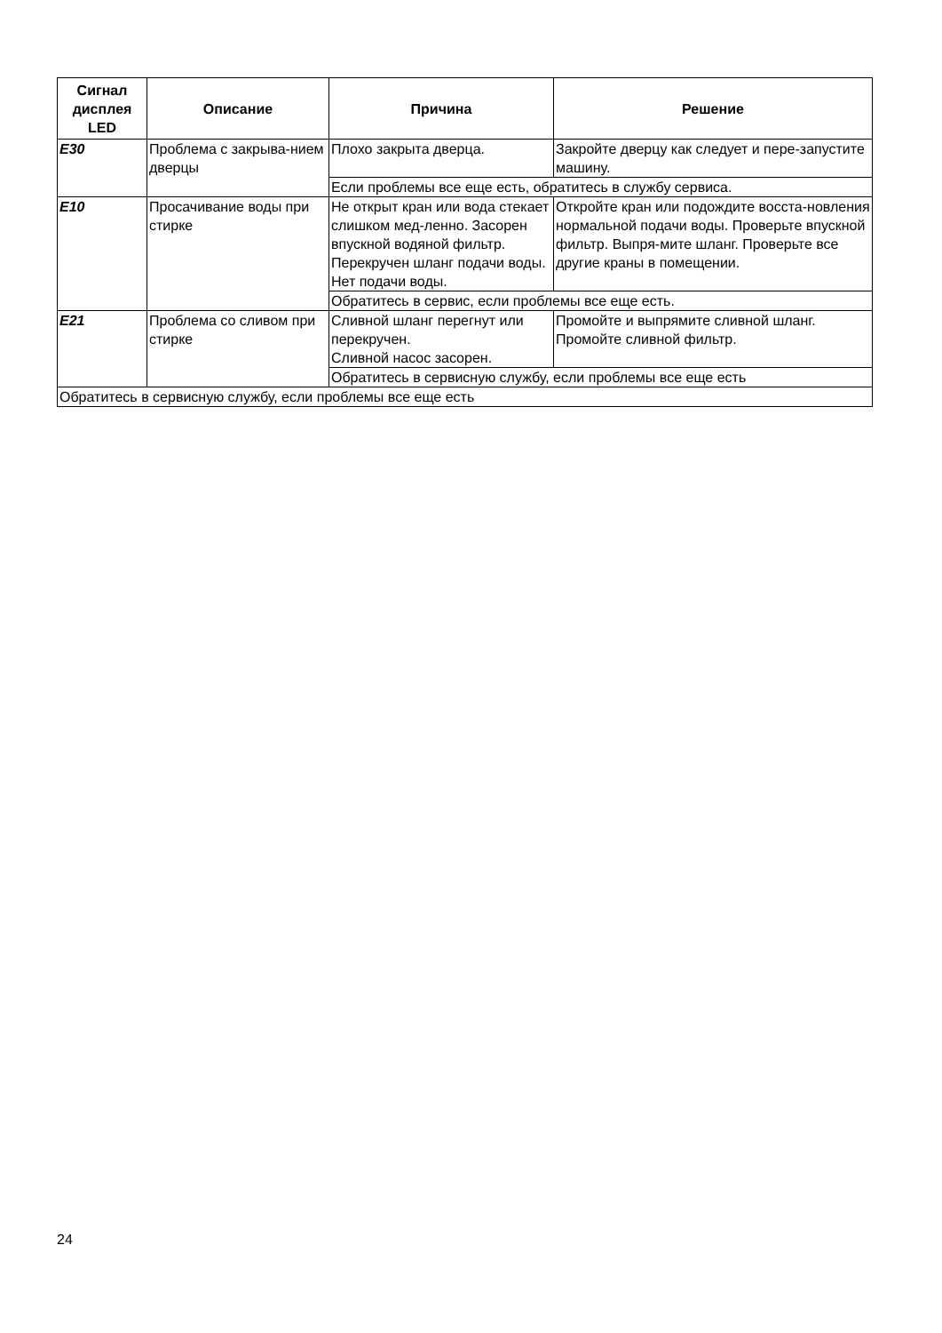| Сигнал дисплея LED | Описание | Причина | Решение |
| --- | --- | --- | --- |
| E30 | Проблема с закрыва-нием дверцы | Плохо закрыта дверца. | Закройте дверцу как следует и пере-запустите машину. |
| | | Если проблемы все еще есть, обратитесь в службу сервиса. | |
| E10 | Просачивание воды при стирке | Не открыт кран или вода стекает слишком мед-ленно. Засорен впускной водяной фильтр. Перекручен шланг подачи воды. Нет подачи воды. | Откройте кран или подождите восста-новления нормальной подачи воды. Проверьте впускной фильтр. Выпря-мите шланг. Проверьте все другие краны в помещении. |
| | | Обратитесь в сервис, если проблемы все еще есть. | |
| E21 | Проблема со сливом при стирке | Сливной шланг перегнут или перекручен. Сливной насос засорен. | Промойте и выпрямите сливной шланг. Промойте сливной фильтр. |
| | | Обратитесь в сервисную службу, если проблемы все еще есть | |
| Обратитесь в сервисную службу, если проблемы все еще есть | | | |
24